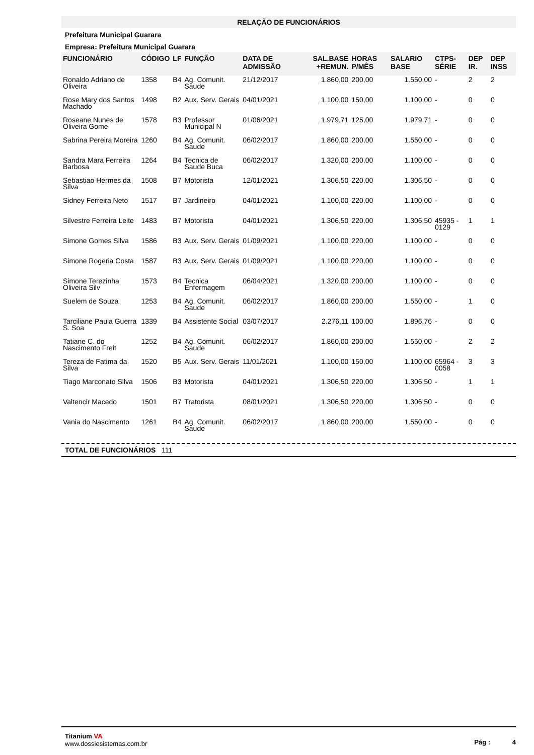RELAÇÃO DE FUNCIONÁRIOS
Prefeitura Municipal Guarara
Empresa: Prefeitura Municipal Guarara
| FUNCIONÁRIO | CÓDIGO | LF | FUNÇÃO | DATA DE ADMISSÃO | SAL.BASE +REMUN. | HORAS P/MÊS | SALARIO BASE | CTPS-SÉRIE | DEP IR. | DEP INSS |
| --- | --- | --- | --- | --- | --- | --- | --- | --- | --- | --- |
| Ronaldo Adriano de Oliveira | 1358 | B4 | Ag. Comunit. Saude | 21/12/2017 | 1.860,00 | 200,00 | 1.550,00 | - | 2 | 2 |
| Rose Mary dos Santos Machado | 1498 | B2 | Aux. Serv. Gerais | 04/01/2021 | 1.100,00 | 150,00 | 1.100,00 | - | 0 | 0 |
| Roseane Nunes de Oliveira Gome | 1578 | B3 | Professor Municipal N | 01/06/2021 | 1.979,71 | 125,00 | 1.979,71 | - | 0 | 0 |
| Sabrina Pereira Moreira | 1260 | B4 | Ag. Comunit. Saude | 06/02/2017 | 1.860,00 | 200,00 | 1.550,00 | - | 0 | 0 |
| Sandra Mara Ferreira Barbosa | 1264 | B4 | Tecnica de Saude Buca | 06/02/2017 | 1.320,00 | 200,00 | 1.100,00 | - | 0 | 0 |
| Sebastiao Hermes da Silva | 1508 | B7 | Motorista | 12/01/2021 | 1.306,50 | 220,00 | 1.306,50 | - | 0 | 0 |
| Sidney Ferreira Neto | 1517 | B7 | Jardineiro | 04/01/2021 | 1.100,00 | 220,00 | 1.100,00 | - | 0 | 0 |
| Silvestre Ferreira Leite | 1483 | B7 | Motorista | 04/01/2021 | 1.306,50 | 220,00 | 1.306,50 | 45935 - 0129 | 1 | 1 |
| Simone Gomes Silva | 1586 | B3 | Aux. Serv. Gerais | 01/09/2021 | 1.100,00 | 220,00 | 1.100,00 | - | 0 | 0 |
| Simone Rogeria Costa | 1587 | B3 | Aux. Serv. Gerais | 01/09/2021 | 1.100,00 | 220,00 | 1.100,00 | - | 0 | 0 |
| Simone Terezinha Oliveira Silv | 1573 | B4 | Tecnica Enfermagem | 06/04/2021 | 1.320,00 | 200,00 | 1.100,00 | - | 0 | 0 |
| Suelem de Souza | 1253 | B4 | Ag. Comunit. Saude | 06/02/2017 | 1.860,00 | 200,00 | 1.550,00 | - | 1 | 0 |
| Tarciliane Paula Guerra S. Soa | 1339 | B4 | Assistente Social | 03/07/2017 | 2.276,11 | 100,00 | 1.896,76 | - | 0 | 0 |
| Tatiane C. do Nascimento Freit | 1252 | B4 | Ag. Comunit. Saude | 06/02/2017 | 1.860,00 | 200,00 | 1.550,00 | - | 2 | 2 |
| Tereza de Fatima da Silva | 1520 | B5 | Aux. Serv. Gerais | 11/01/2021 | 1.100,00 | 150,00 | 1.100,00 | 65964 - 0058 | 3 | 3 |
| Tiago Marconato Silva | 1506 | B3 | Motorista | 04/01/2021 | 1.306,50 | 220,00 | 1.306,50 | - | 1 | 1 |
| Valtencir Macedo | 1501 | B7 | Tratorista | 08/01/2021 | 1.306,50 | 220,00 | 1.306,50 | - | 0 | 0 |
| Vania do Nascimento | 1261 | B4 | Ag. Comunit. Saude | 06/02/2017 | 1.860,00 | 200,00 | 1.550,00 | - | 0 | 0 |
TOTAL DE FUNCIONÁRIOS 111
Titanium VA
www.dossiesistemas.com.br
Pág : 4